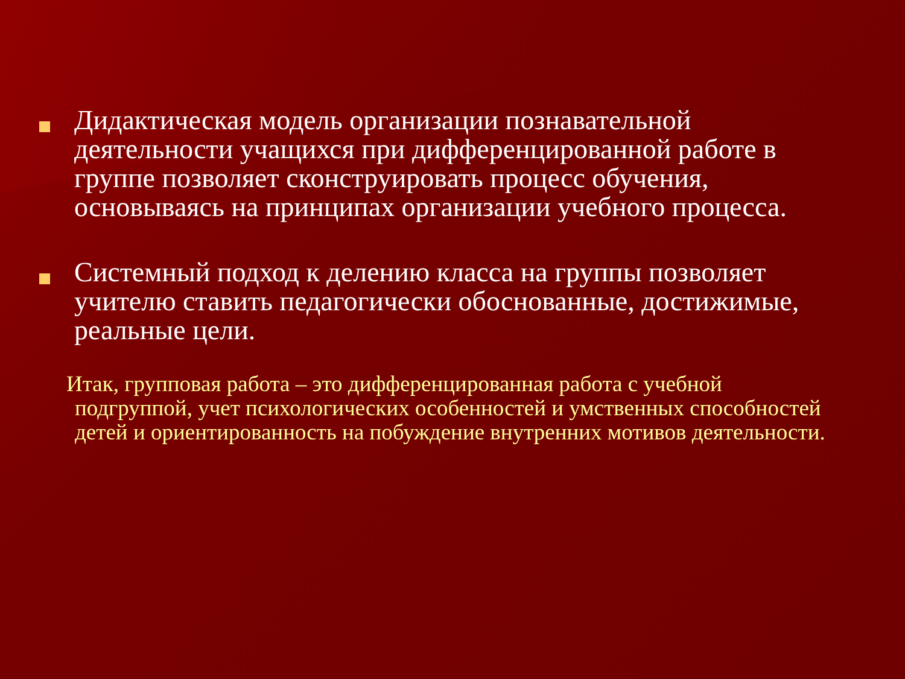Дидактическая модель организации познавательной деятельности учащихся при дифференцированной работе в группе позволяет сконструировать процесс обучения, основываясь на принципах организации учебного процесса.
Системный подход к делению класса на группы позволяет учителю ставить педагогически обоснованные, достижимые, реальные цели.
Итак, групповая работа – это дифференцированная работа с учебной
подгруппой, учет психологических особенностей и умственных способностей детей и ориентированность на побуждение внутренних мотивов деятельности.